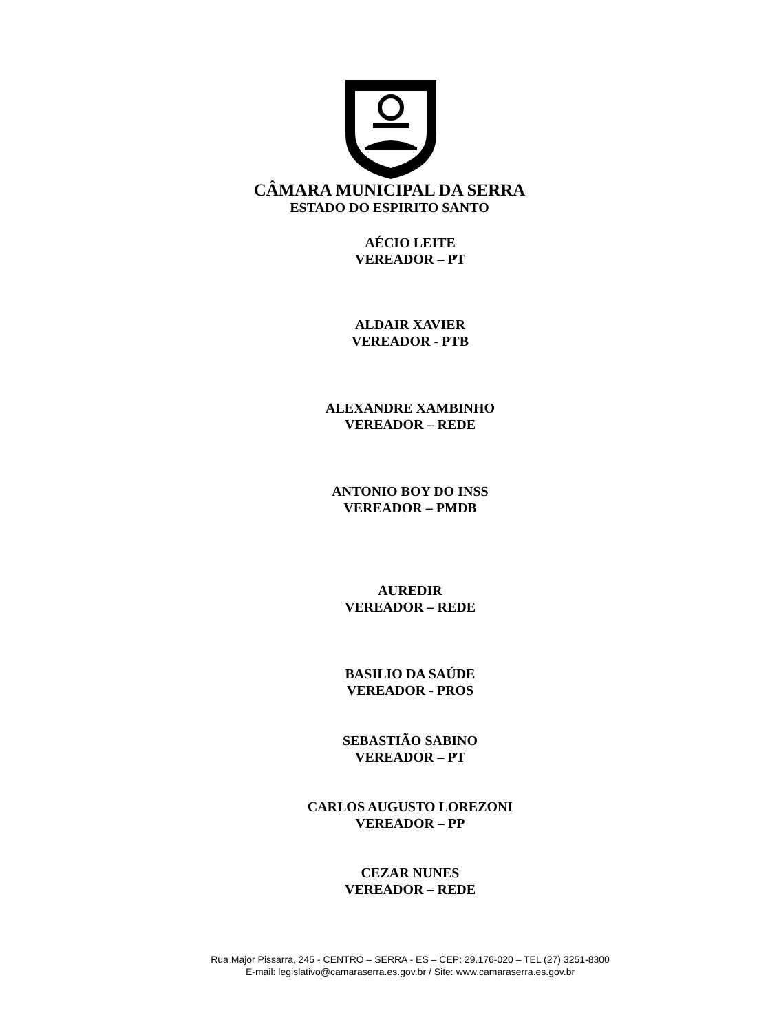CÂMARA MUNICIPAL DA SERRA
ESTADO DO ESPIRITO SANTO
AÉCIO LEITE
VEREADOR – PT
ALDAIR XAVIER
VEREADOR - PTB
ALEXANDRE XAMBINHO
VEREADOR – REDE
ANTONIO BOY DO INSS
VEREADOR – PMDB
AUREDIR
VEREADOR – REDE
BASILIO DA SAÚDE
VEREADOR - PROS
SEBASTIÃO SABINO
VEREADOR – PT
CARLOS AUGUSTO LOREZONI
VEREADOR – PP
CEZAR NUNES
VEREADOR – REDE
Rua Major Pissarra, 245 - CENTRO – SERRA - ES – CEP: 29.176-020 – TEL (27) 3251-8300
E-mail: legislativo@camaraserra.es.gov.br / Site: www.camaraserra.es.gov.br